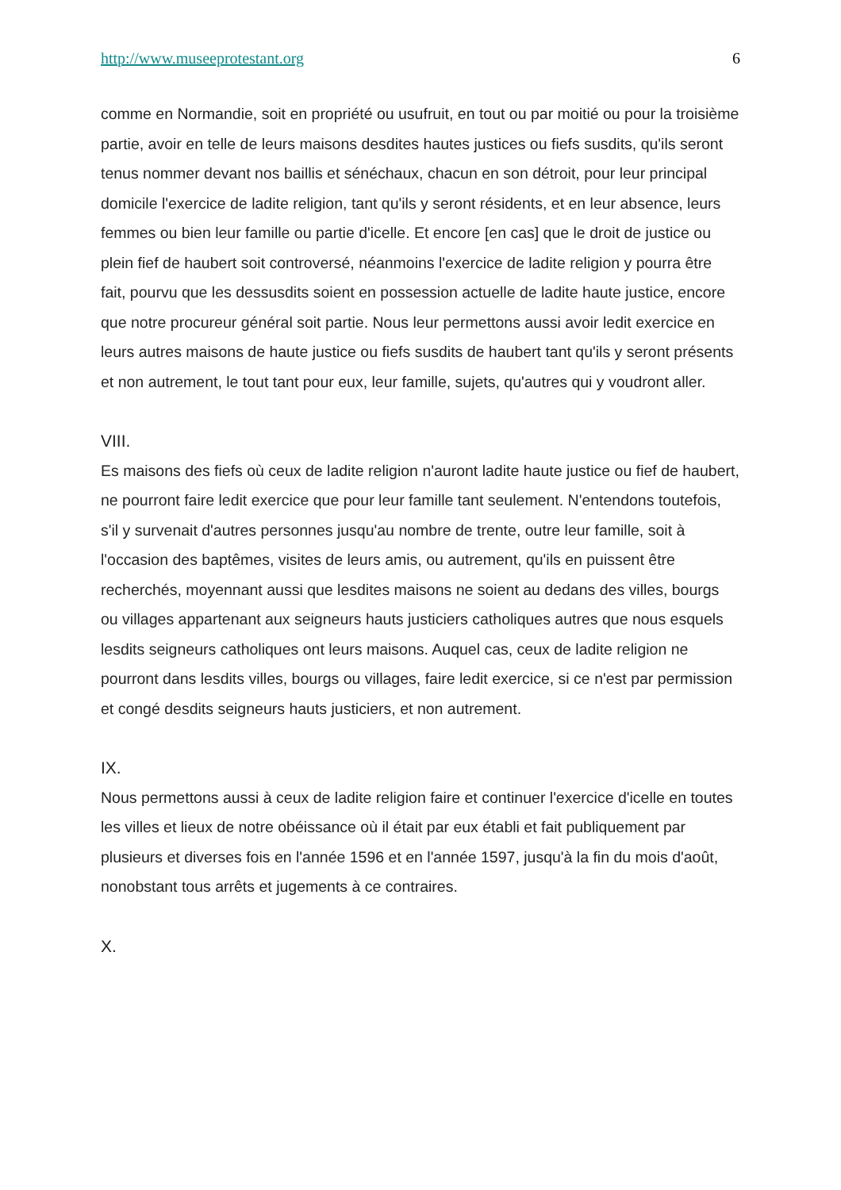http://www.museeprotestant.org 6
comme en Normandie, soit en propriété ou usufruit, en tout ou par moitié ou pour la troisième partie, avoir en telle de leurs maisons desdites hautes justices ou fiefs susdits, qu'ils seront tenus nommer devant nos baillis et sénéchaux, chacun en son détroit, pour leur principal domicile l'exercice de ladite religion, tant qu'ils y seront résidents, et en leur absence, leurs femmes ou bien leur famille ou partie d'icelle. Et encore [en cas] que le droit de justice ou plein fief de haubert soit controversé, néanmoins l'exercice de ladite religion y pourra être fait, pourvu que les dessusdits soient en possession actuelle de ladite haute justice, encore que notre procureur général soit partie. Nous leur permettons aussi avoir ledit exercice en leurs autres maisons de haute justice ou fiefs susdits de haubert tant qu'ils y seront présents et non autrement, le tout tant pour eux, leur famille, sujets, qu'autres qui y voudront aller.
VIII.
Es maisons des fiefs où ceux de ladite religion n'auront ladite haute justice ou fief de haubert, ne pourront faire ledit exercice que pour leur famille tant seulement. N'entendons toutefois, s'il y survenait d'autres personnes jusqu'au nombre de trente, outre leur famille, soit à l'occasion des baptêmes, visites de leurs amis, ou autrement, qu'ils en puissent être recherchés, moyennant aussi que lesdites maisons ne soient au dedans des villes, bourgs ou villages appartenant aux seigneurs hauts justiciers catholiques autres que nous esquels lesdits seigneurs catholiques ont leurs maisons. Auquel cas, ceux de ladite religion ne pourront dans lesdits villes, bourgs ou villages, faire ledit exercice, si ce n'est par permission et congé desdits seigneurs hauts justiciers, et non autrement.
IX.
Nous permettons aussi à ceux de ladite religion faire et continuer l'exercice d'icelle en toutes les villes et lieux de notre obéissance où il était par eux établi et fait publiquement par plusieurs et diverses fois en l'année 1596 et en l'année 1597, jusqu'à la fin du mois d'août, nonobstant tous arrêts et jugements à ce contraires.
X.